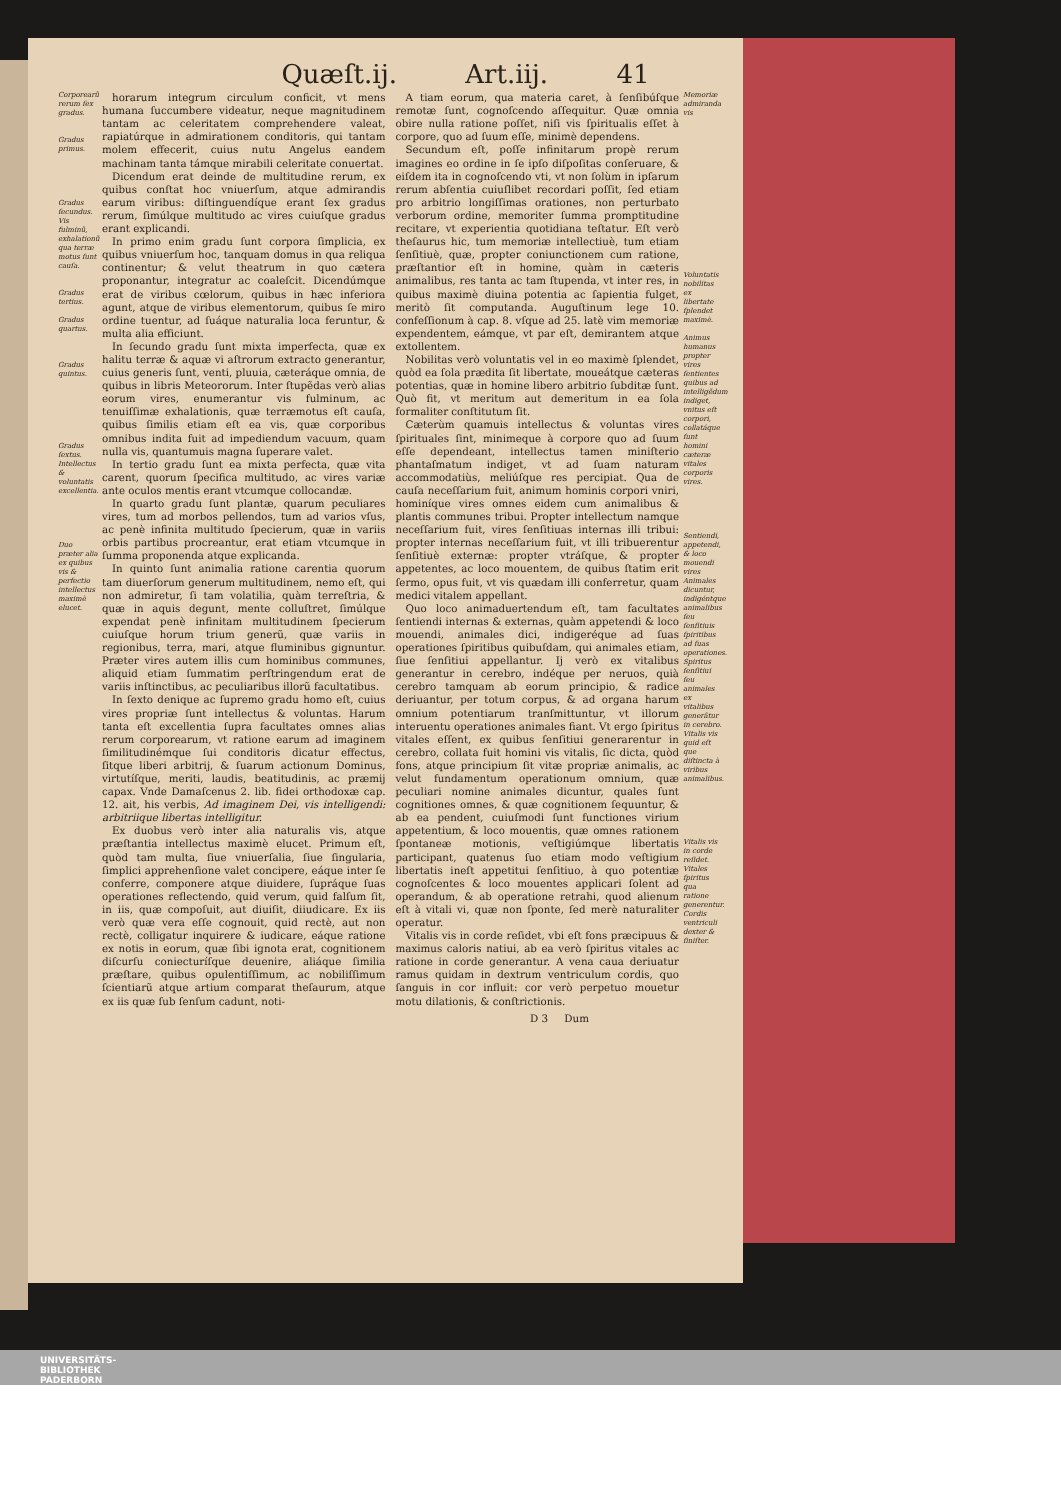Quæſt.ij. Art.iij. 41
Corporearũ rerum ſex gradus.
Gradus primus.
Gradus ſecundus. Vis fulminũ, exhalationũ qua terræ motus ſunt cauſa.
Gradus tertius.
Gradus quartus.
Gradus quintus.
Gradus ſextus. Intellectus & voluntatis excellentia.
Duo præter alia ex quibus vis & perfectio intellectus maximè elucet.
horarum integrum circulum conficit, vt mens humana ſuccumbere videatur, neque magnitudinem tantam ac celeritatem comprehendere valeat, rapiatúrque in admirationem conditoris, qui tantam molem effecerit, cuius nutu Angelus eandem machinam tanta támque mirabili celeritate conuertat.
Dicendum erat deinde de multitudine rerum, ex quibus conſtat hoc vniuerſum, atque admirandis earum viribus: diſtinguendíque erant ſex gradus rerum, ſimúlque multitudo ac vires cuiuſque gradus erant explicandi.
In primo enim gradu ſunt corpora ſimplicia, ex quibus vniuerſum hoc, tanquam domus in qua reliqua continentur; & velut theatrum in quo cætera proponantur, integratur ac coaleſcit. Dicendúmque erat de viribus cœlorum, quibus in hæc inferiora agunt, atque de viribus elementorum, quibus ſe miro ordine tuentur, ad ſuáque naturalia loca feruntur, & multa alia efficiunt.
In ſecundo gradu ſunt mixta imperfecta, quæ ex halitu terræ & aquæ vi aſtrorum extracto generantur, cuius generis ſunt, venti, pluuia, cæteráque omnia, de quibus in libris Meteororum. Inter ſtupẽdas verò alias eorum vires, enumerantur vis fulminum, ac tenuiſſimæ exhalationis, quæ terræmotus eſt cauſa, quibus ſimilis etiam eſt ea vis, quæ corporibus omnibus indita fuit ad impediendum vacuum, quam nulla vis, quantumuis magna ſuperare valet.
In tertio gradu ſunt ea mixta perfecta, quæ vita carent, quorum ſpecifica multitudo, ac vires variæ ante oculos mentis erant vtcumque collocandæ.
In quarto gradu ſunt plantæ, quarum peculiares vires, tum ad morbos pellendos, tum ad varios vſus, ac penè infinita multitudo ſpecierum, quæ in variis orbis partibus procreantur, erat etiam vtcumque in ſumma proponenda atque explicanda.
In quinto ſunt animalia ratione carentia quorum tam diuerſorum generum multitudinem, nemo eſt, qui non admiretur, ſi tam volatilia, quàm terreſtria, & quæ in aquis degunt, mente colluſtret, ſimúlque expendat penè infinitam multitudinem ſpecierum cuiuſque horum trium generũ, quæ variis in regionibus, terra, mari, atque fluminibus gignuntur. Præter vires autem illis cum hominibus communes, aliquid etiam ſummatim perſtringendum erat de variis inſtinctibus, ac peculiaribus illorũ facultatibus.
In ſexto denique ac ſupremo gradu homo eſt, cuius vires propriæ ſunt intellectus & voluntas. Harum tanta eſt excellentia ſupra facultates omnes alias rerum corporearum, vt ratione earum ad imaginem ſimilitudinémque ſui conditoris dicatur effectus, ſitque liberi arbitrij, & ſuarum actionum Dominus, virtutíſque, meriti, laudis, beatitudinis, ac præmij capax. Vnde Damaſcenus 2. lib. fidei orthodoxæ cap. 12. ait, his verbis, Ad imaginem Dei, vis intelligendi: arbitriique libertas intelligitur.
Ex duobus verò inter alia naturalis vis, atque præſtantia intellectus maximè elucet. Primum eſt, quòd tam multa, ſiue vniuerſalia, ſiue ſingularia, ſimplici apprehenſione valet concipere, eáque inter ſe conferre, componere atque diuidere, ſupráque ſuas operationes reflectendo, quid verum, quid falſum ſit, in iis, quæ compoſuit, aut diuiſit, diiudicare. Ex iis verò quæ vera eſſe cognouit, quid rectè, aut non rectè, colligatur inquirere & iudicare, eáque ratione ex notis in eorum, quæ ſibi ignota erat, cognitionem diſcurſu coniecturíſque deuenire, aliáque ſimilia præſtare, quibus opulentiſſimum, ac nobiliſſimum ſcientiarũ atque artium comparat theſaurum, atque ex iis quæ ſub ſenſum cadunt, noti-
A tiam eorum, qua materia caret, à ſenſibúſque remotæ ſunt, cognoſcendo aſſequitur. Quæ omnia obire nulla ratione poſſet, niſi vis ſpiritualis eſſet à corpore, quo ad ſuum eſſe, minimè dependens.
Secundum eſt, poſſe infinitarum propè rerum imagines eo ordine in ſe ipſo diſpoſitas conſeruare, & eiſdem ita in cognoſcendo vti, vt non ſolùm in ipſarum rerum abſentia cuiuſlibet recordari poſſit, ſed etiam pro arbitrio longiſſimas orationes, non perturbato verborum ordine, memoriter ſumma promptitudine recitare, vt experientia quotidiana teſtatur. Eſt verò theſaurus hic, tum memoriæ intellectiuè, tum etiam ſenſitiuè, quæ, propter coniunctionem cum ratione, præſtantior eſt in homine, quàm in cæteris animalibus, res tanta ac tam ſtupenda, vt inter res, in quibus maximè diuina potentia ac ſapientia fulget, meritò ſit computanda. Auguſtinum lege 10. confeſſionum à cap. 8. vſque ad 25. latè vim memoriæ expendentem, eámque, vt par eſt, demirantem atque extollentem.
Nobilitas verò voluntatis vel in eo maximè ſplendet, quòd ea ſola prædita ſit libertate, moueátque cæteras potentias, quæ in homine libero arbitrio ſubditæ ſunt. Quò fit, vt meritum aut demeritum in ea ſola formaliter conſtitutum ſit.
Cæterùm quamuis intellectus & voluntas vires ſpirituales ſint, minimeque à corpore quo ad ſuum eſſe dependeant, intellectus tamen miniſterio phantaſmatum indiget, vt ad ſuam naturam accommodatiùs, meliúſque res percipiat. Qua de cauſa neceſſarium fuit, animum hominis corpori vniri, hominíque vires omnes eidem cum animalibus & plantis communes tribui. Propter intellectum namque neceſſarium fuit, vires ſenſitiuas internas illi tribui: propter internas neceſſarium fuit, vt illi tribuerentur ſenſitiuè externæ: propter vtráſque, & propter appetentes, ac loco mouentem, de quibus ſtatim erit ſermo, opus fuit, vt vis quædam illi conferretur, quam medici vitalem appellant.
Quo loco animaduertendum eſt, tam facultates ſentiendi internas & externas, quàm appetendi & loco mouendi, animales dici, indigeréque ad ſuas operationes ſpiritibus quibuſdam, qui animales etiam, ſiue ſenſitiui appellantur. Ij verò ex vitalibus generantur in cerebro, indéque per neruos, quià cerebro tamquam ab eorum principio, & radice deriuantur, per totum corpus, & ad organa harum omnium potentiarum tranſmittuntur, vt illorum interuentu operationes animales fiant. Vt ergo ſpiritus vitales eſſent, ex quibus ſenſitiui generarentur in cerebro, collata fuit homini vis vitalis, ſic dicta, quòd fons, atque principium ſit vitæ propriæ animalis, ac velut fundamentum operationum omnium, quæ peculiari nomine animales dicuntur, quales ſunt cognitiones omnes, & quæ cognitionem ſequuntur, & ab ea pendent, cuiuſmodi ſunt functiones virium appetentium, & loco mouentis, quæ omnes rationem ſpontaneæ motionis, veſtigiúmque libertatis participant, quatenus ſuo etiam modo veſtigium libertatis ineſt appetitui ſenſitiuo, à quo potentiæ cognoſcentes & loco mouentes applicari ſolent ad operandum, & ab operatione retrahi, quod alienum eſt à vitali vi, quæ non ſponte, ſed merè naturaliter operatur.
Vitalis vis in corde reſidet, vbi eſt fons præcipuus & maximus caloris natiui, ab ea verò ſpiritus vitales ac ratione in corde generantur. A vena caua deriuatur ramus quidam in dextrum ventriculum cordis, quo ſanguis in cor influit: cor verò perpetuo mouetur motu dilationis, & conſtrictionis.
D 3 Dum
Memoriæ admiranda vis
Voluntatis nobilitas ex libertate ſplendet maximè.
Animus humanus propter vires ſentientes quibus ad intelligẽdum indiget, vnitus eſt corpori, collatáque ſunt homini cæteræ vitales corporis vires.
Sentiendi, appetendi, & loco mouendi vires Animales dicuntur, indigéntque animalibus ſeu ſenſitiuis ſpiritibus ad ſuas operationes. Spiritus ſenſitiui ſeu animales ex vitalibus generãtur in cerebro. Vitalis vis quid eſt que diſtincta à viribus animalibus.
Vitalis vis in corde reſidet. Vitales ſpiritus qua ratione generentur. Cordis ventriculi dexter & ſiniſter.
UNIVERSITÄTS-
BIBLIOTHEK
PADERBORN